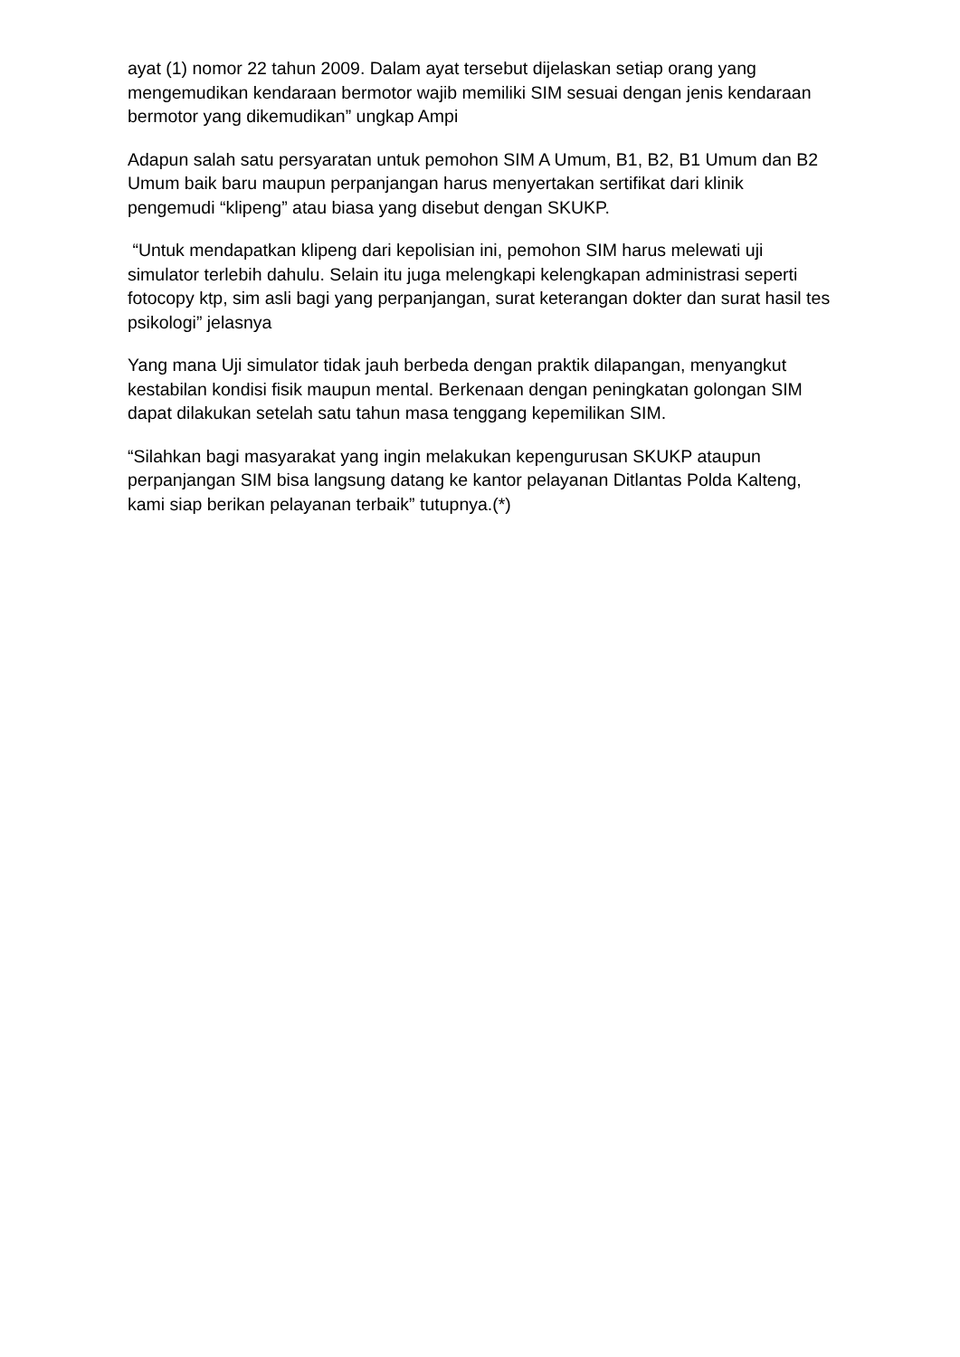ayat (1) nomor 22 tahun 2009. Dalam ayat tersebut dijelaskan setiap orang yang mengemudikan kendaraan bermotor wajib memiliki SIM sesuai dengan jenis kendaraan bermotor yang dikemudikan” ungkap Ampi
Adapun salah satu persyaratan untuk pemohon SIM A Umum, B1, B2, B1 Umum dan B2 Umum baik baru maupun perpanjangan harus menyertakan sertifikat dari klinik pengemudi “klipeng” atau biasa yang disebut dengan SKUKP.
“Untuk mendapatkan klipeng dari kepolisian ini, pemohon SIM harus melewati uji simulator terlebih dahulu. Selain itu juga melengkapi kelengkapan administrasi seperti fotocopy ktp, sim asli bagi yang perpanjangan, surat keterangan dokter dan surat hasil tes psikologi” jelasnya
Yang mana Uji simulator tidak jauh berbeda dengan praktik dilapangan, menyangkut kestabilan kondisi fisik maupun mental. Berkenaan dengan peningkatan golongan SIM dapat dilakukan setelah satu tahun masa tenggang kepemilikan SIM.
“Silahkan bagi masyarakat yang ingin melakukan kepengurusan SKUKP ataupun perpanjangan SIM bisa langsung datang ke kantor pelayanan Ditlantas Polda Kalteng, kami siap berikan pelayanan terbaik” tutupnya.(*)